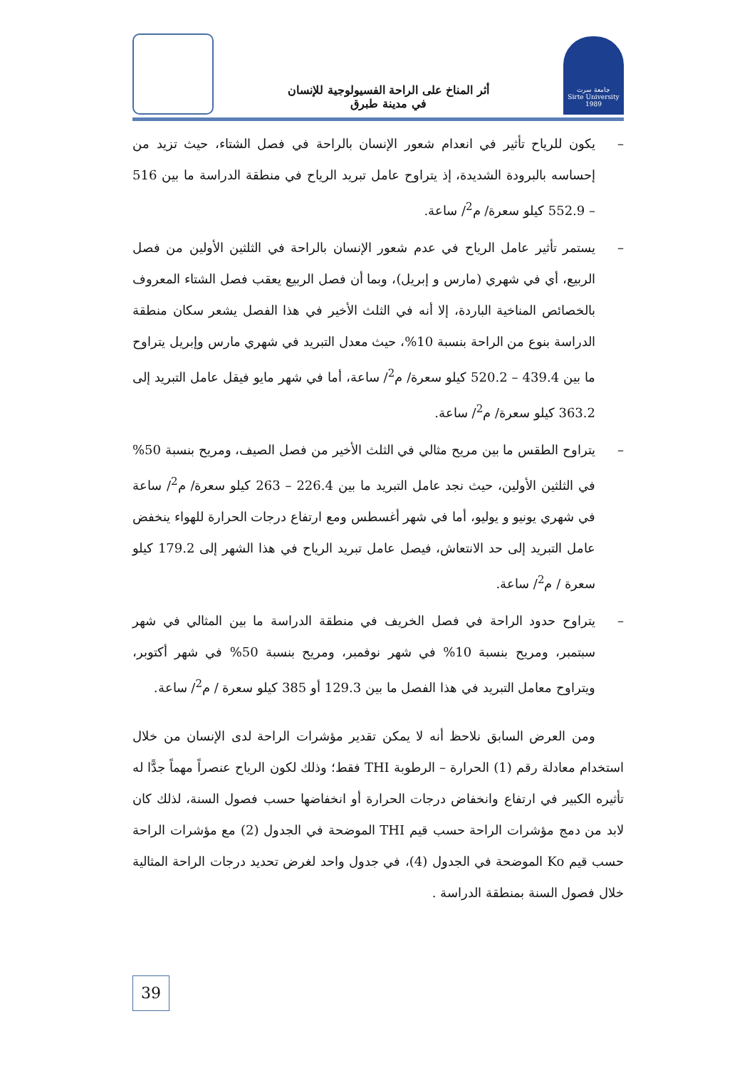أثر المناخ على الراحة الفسيولوجية للإنسان
في مدينة طبرق
جامعة سرت
Sirte University
1989
– يكون للرياح تأثير في انعدام شعور الإنسان بالراحة في فصل الشتاء، حيث تزيد من إحساسه بالبرودة الشديدة، إذ يتراوح عامل تبريد الرياح في منطقة الدراسة ما بين 516 – 552.9 كيلو سعرة/ م<sup>2</sup>/ ساعة.
– يستمر تأثير عامل الرياح في عدم شعور الإنسان بالراحة في الثلثين الأولين من فصل الربيع، أي في شهري (مارس و إبريل)، وبما أن فصل الربيع يعقب فصل الشتاء المعروف بالخصائص المناخية الباردة، إلا أنه في الثلث الأخير في هذا الفصل يشعر سكان منطقة الدراسة بنوع من الراحة بنسبة 10%، حيث معدل التبريد في شهري مارس وإبريل يتراوح ما بين 439.4 – 520.2 كيلو سعرة/ م<sup>2</sup>/ ساعة، أما في شهر مايو فيقل عامل التبريد إلى 363.2 كيلو سعرة/ م<sup>2</sup>/ ساعة.
– يتراوح الطقس ما بين مريح مثالي في الثلث الأخير من فصل الصيف، ومريح بنسبة 50% في الثلثين الأولين، حيث نجد عامل التبريد ما بين 226.4 – 263 كيلو سعرة/ م<sup>2</sup>/ ساعة في شهري يونيو و يوليو، أما في شهر أغسطس ومع ارتفاع درجات الحرارة للهواء ينخفض عامل التبريد إلى حد الانتعاش، فيصل عامل تبريد الرياح في هذا الشهر إلى 179.2 كيلو سعرة / م<sup>2</sup>/ ساعة.
– يتراوح حدود الراحة في فصل الخريف في منطقة الدراسة ما بين المثالي في شهر سبتمبر، ومريح بنسبة 10% في شهر نوفمبر، ومريح بنسبة 50% في شهر أكتوبر، ويتراوح معامل التبريد في هذا الفصل ما بين 129.3 أو 385 كيلو سعرة / م<sup>2</sup>/ ساعة.
ومن العرض السابق نلاحظ أنه لا يمكن تقدير مؤشرات الراحة لدى الإنسان من خلال استخدام معادلة رقم (1) الحرارة – الرطوبة THI فقط؛ وذلك لكون الرياح عنصراً مهماً جدًّا له تأثيره الكبير في ارتفاع وانخفاض درجات الحرارة أو انخفاضها حسب فصول السنة، لذلك كان لابد من دمج مؤشرات الراحة حسب قيم THI الموضحة في الجدول (2) مع مؤشرات الراحة حسب قيم Ko الموضحة في الجدول (4)، في جدول واحد لغرض تحديد درجات الراحة المثالية خلال فصول السنة بمنطقة الدراسة .
39